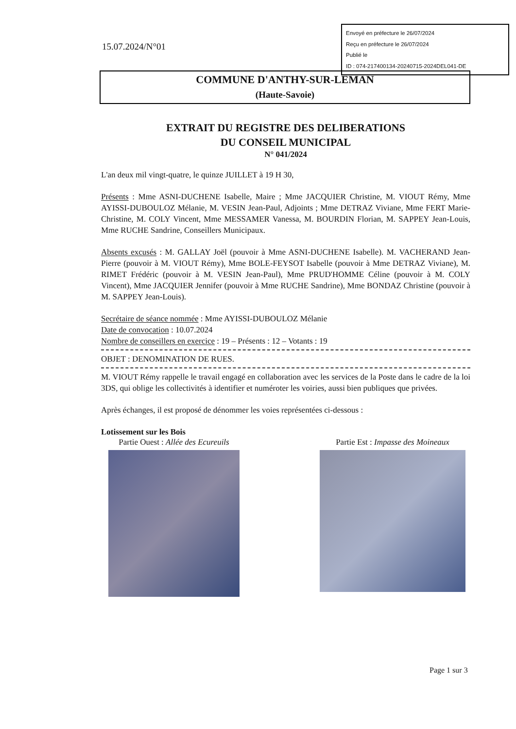Envoyé en préfecture le 26/07/2024
Reçu en préfecture le 26/07/2024
Publié le
ID : 074-217400134-20240715-2024DEL041-DE
15.07.2024/N°01
COMMUNE D'ANTHY-SUR-LEMAN
(Haute-Savoie)
EXTRAIT DU REGISTRE DES DELIBERATIONS
DU CONSEIL MUNICIPAL
N° 041/2024
L'an deux mil vingt-quatre, le quinze JUILLET à 19 H 30,
Présents : Mme ASNI-DUCHENE Isabelle, Maire ; Mme JACQUIER Christine, M. VIOUT Rémy, Mme AYISSI-DUBOULOZ Mélanie, M. VESIN Jean-Paul, Adjoints ; Mme DETRAZ Viviane, Mme FERT Marie-Christine, M. COLY Vincent, Mme MESSAMER Vanessa, M. BOURDIN Florian, M. SAPPEY Jean-Louis, Mme RUCHE Sandrine, Conseillers Municipaux.
Absents excusés : M. GALLAY Joël (pouvoir à Mme ASNI-DUCHENE Isabelle). M. VACHERAND Jean-Pierre (pouvoir à M. VIOUT Rémy), Mme BOLE-FEYSOT Isabelle (pouvoir à Mme DETRAZ Viviane), M. RIMET Frédéric (pouvoir à M. VESIN Jean-Paul), Mme PRUD'HOMME Céline (pouvoir à M. COLY Vincent), Mme JACQUIER Jennifer (pouvoir à Mme RUCHE Sandrine), Mme BONDAZ Christine (pouvoir à M. SAPPEY Jean-Louis).
Secrétaire de séance nommée : Mme AYISSI-DUBOULOZ Mélanie
Date de convocation : 10.07.2024
Nombre de conseillers en exercice : 19 – Présents : 12 – Votants : 19
OBJET : DENOMINATION DE RUES.
M. VIOUT Rémy rappelle le travail engagé en collaboration avec les services de la Poste dans le cadre de la loi 3DS, qui oblige les collectivités à identifier et numéroter les voiries, aussi bien publiques que privées.
Après échanges, il est proposé de dénommer les voies représentées ci-dessous :
Lotissement sur les Bois
Partie Ouest : Allée des Ecureuils
Partie Est : Impasse des Moineaux
Page 1 sur 3